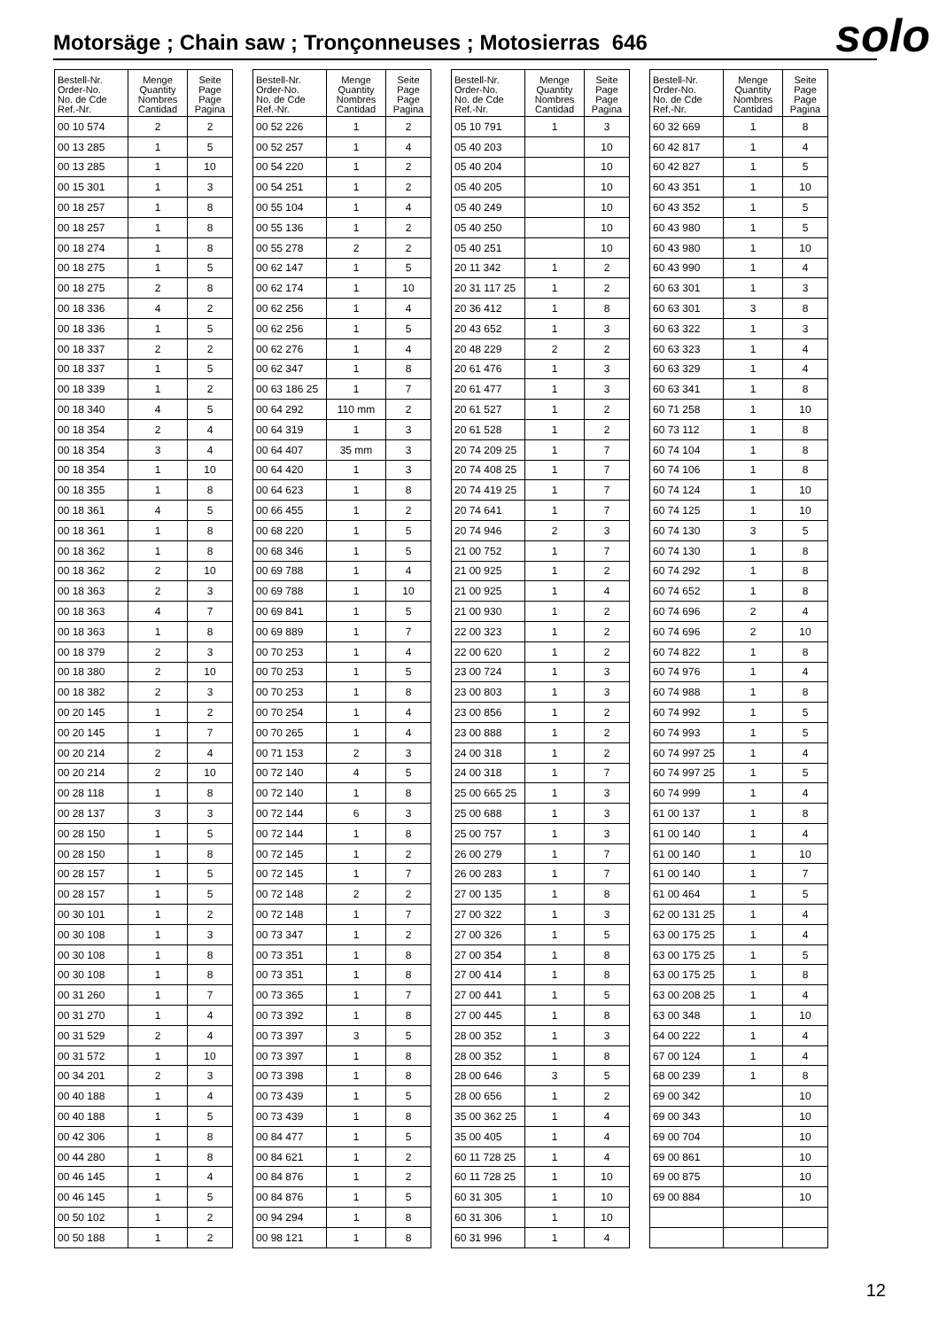Motorsäge ; Chain saw ; Tronçonneuses ; Motosierras 646
solo
| Bestell-Nr. Order-No. No. de Cde Ref.-Nr. | Menge Quantity Nombres Cantidad | Seite Page Page Pagina |
| --- | --- | --- |
| 00 10 574 | 2 | 2 |
| 00 13 285 | 1 | 5 |
| 00 13 285 | 1 | 10 |
| 00 15 301 | 1 | 3 |
| 00 18 257 | 1 | 8 |
| 00 18 257 | 1 | 8 |
| 00 18 274 | 1 | 8 |
| 00 18 275 | 1 | 5 |
| 00 18 275 | 2 | 8 |
| 00 18 336 | 4 | 2 |
| 00 18 336 | 1 | 5 |
| 00 18 337 | 2 | 2 |
| 00 18 337 | 1 | 5 |
| 00 18 339 | 1 | 2 |
| 00 18 340 | 4 | 5 |
| 00 18 354 | 2 | 4 |
| 00 18 354 | 3 | 4 |
| 00 18 354 | 1 | 10 |
| 00 18 355 | 1 | 8 |
| 00 18 361 | 4 | 5 |
| 00 18 361 | 1 | 8 |
| 00 18 362 | 1 | 8 |
| 00 18 362 | 2 | 10 |
| 00 18 363 | 2 | 3 |
| 00 18 363 | 4 | 7 |
| 00 18 363 | 1 | 8 |
| 00 18 379 | 2 | 3 |
| 00 18 380 | 2 | 10 |
| 00 18 382 | 2 | 3 |
| 00 20 145 | 1 | 2 |
| 00 20 145 | 1 | 7 |
| 00 20 214 | 2 | 4 |
| 00 20 214 | 2 | 10 |
| 00 28 118 | 1 | 8 |
| 00 28 137 | 3 | 3 |
| 00 28 150 | 1 | 5 |
| 00 28 150 | 1 | 8 |
| 00 28 157 | 1 | 5 |
| 00 28 157 | 1 | 5 |
| 00 30 101 | 1 | 2 |
| 00 30 108 | 1 | 3 |
| 00 30 108 | 1 | 8 |
| 00 30 108 | 1 | 8 |
| 00 31 260 | 1 | 7 |
| 00 31 270 | 1 | 4 |
| 00 31 529 | 2 | 4 |
| 00 31 572 | 1 | 10 |
| 00 34 201 | 2 | 3 |
| 00 40 188 | 1 | 4 |
| 00 40 188 | 1 | 5 |
| 00 42 306 | 1 | 8 |
| 00 44 280 | 1 | 8 |
| 00 46 145 | 1 | 4 |
| 00 46 145 | 1 | 5 |
| 00 50 102 | 1 | 2 |
| 00 50 188 | 1 | 2 |
| Bestell-Nr. Order-No. No. de Cde Ref.-Nr. | Menge Quantity Nombres Cantidad | Seite Page Page Pagina |
| --- | --- | --- |
| 00 52 226 | 1 | 2 |
| 00 52 257 | 1 | 4 |
| 00 54 220 | 1 | 2 |
| 00 54 251 | 1 | 2 |
| 00 55 104 | 1 | 4 |
| 00 55 136 | 1 | 2 |
| 00 55 278 | 2 | 2 |
| 00 62 147 | 1 | 5 |
| 00 62 174 | 1 | 10 |
| 00 62 256 | 1 | 4 |
| 00 62 256 | 1 | 5 |
| 00 62 276 | 1 | 4 |
| 00 62 347 | 1 | 8 |
| 00 63 186 25 | 1 | 7 |
| 00 64 292 | 110 mm | 2 |
| 00 64 319 | 1 | 3 |
| 00 64 407 | 35 mm | 3 |
| 00 64 420 | 1 | 3 |
| 00 64 623 | 1 | 8 |
| 00 66 455 | 1 | 2 |
| 00 68 220 | 1 | 5 |
| 00 68 346 | 1 | 5 |
| 00 69 788 | 1 | 4 |
| 00 69 788 | 1 | 10 |
| 00 69 841 | 1 | 5 |
| 00 69 889 | 1 | 7 |
| 00 70 253 | 1 | 4 |
| 00 70 253 | 1 | 5 |
| 00 70 253 | 1 | 8 |
| 00 70 254 | 1 | 4 |
| 00 70 265 | 1 | 4 |
| 00 71 153 | 2 | 3 |
| 00 72 140 | 4 | 5 |
| 00 72 140 | 1 | 8 |
| 00 72 144 | 6 | 3 |
| 00 72 144 | 1 | 8 |
| 00 72 145 | 1 | 2 |
| 00 72 145 | 1 | 7 |
| 00 72 148 | 2 | 2 |
| 00 72 148 | 1 | 7 |
| 00 73 347 | 1 | 2 |
| 00 73 351 | 1 | 8 |
| 00 73 351 | 1 | 8 |
| 00 73 365 | 1 | 7 |
| 00 73 392 | 1 | 8 |
| 00 73 397 | 3 | 5 |
| 00 73 397 | 1 | 8 |
| 00 73 398 | 1 | 8 |
| 00 73 439 | 1 | 5 |
| 00 73 439 | 1 | 8 |
| 00 84 477 | 1 | 5 |
| 00 84 621 | 1 | 2 |
| 00 84 876 | 1 | 2 |
| 00 84 876 | 1 | 5 |
| 00 94 294 | 1 | 8 |
| 00 98 121 | 1 | 8 |
| Bestell-Nr. Order-No. No. de Cde Ref.-Nr. | Menge Quantity Nombres Cantidad | Seite Page Page Pagina |
| --- | --- | --- |
| 05 10 791 | 1 | 3 |
| 05 40 203 | | 10 |
| 05 40 204 | | 10 |
| 05 40 205 | | 10 |
| 05 40 249 | | 10 |
| 05 40 250 | | 10 |
| 05 40 251 | | 10 |
| 20 11 342 | 1 | 2 |
| 20 31 117 25 | 1 | 2 |
| 20 36 412 | 1 | 8 |
| 20 43 652 | 1 | 3 |
| 20 48 229 | 2 | 2 |
| 20 61 476 | 1 | 3 |
| 20 61 477 | 1 | 3 |
| 20 61 527 | 1 | 2 |
| 20 61 528 | 1 | 2 |
| 20 74 209 25 | 1 | 7 |
| 20 74 408 25 | 1 | 7 |
| 20 74 419 25 | 1 | 7 |
| 20 74 641 | 1 | 7 |
| 20 74 946 | 2 | 3 |
| 21 00 752 | 1 | 7 |
| 21 00 925 | 1 | 2 |
| 21 00 925 | 1 | 4 |
| 21 00 930 | 1 | 2 |
| 22 00 323 | 1 | 2 |
| 22 00 620 | 1 | 2 |
| 23 00 724 | 1 | 3 |
| 23 00 803 | 1 | 3 |
| 23 00 856 | 1 | 2 |
| 23 00 888 | 1 | 2 |
| 24 00 318 | 1 | 2 |
| 24 00 318 | 1 | 7 |
| 25 00 665 25 | 1 | 3 |
| 25 00 688 | 1 | 3 |
| 25 00 757 | 1 | 3 |
| 26 00 279 | 1 | 7 |
| 26 00 283 | 1 | 7 |
| 27 00 135 | 1 | 8 |
| 27 00 322 | 1 | 3 |
| 27 00 326 | 1 | 5 |
| 27 00 354 | 1 | 8 |
| 27 00 414 | 1 | 8 |
| 27 00 441 | 1 | 5 |
| 27 00 445 | 1 | 8 |
| 28 00 352 | 1 | 3 |
| 28 00 352 | 1 | 8 |
| 28 00 646 | 3 | 5 |
| 28 00 656 | 1 | 2 |
| 35 00 362 25 | 1 | 4 |
| 35 00 405 | 1 | 4 |
| 60 11 728 25 | 1 | 4 |
| 60 11 728 25 | 1 | 10 |
| 60 31 305 | 1 | 10 |
| 60 31 306 | 1 | 10 |
| 60 31 996 | 1 | 4 |
| Bestell-Nr. Order-No. No. de Cde Ref.-Nr. | Menge Quantity Nombres Cantidad | Seite Page Page Pagina |
| --- | --- | --- |
| 60 32 669 | 1 | 8 |
| 60 42 817 | 1 | 4 |
| 60 42 827 | 1 | 5 |
| 60 43 351 | 1 | 10 |
| 60 43 352 | 1 | 5 |
| 60 43 980 | 1 | 5 |
| 60 43 980 | 1 | 10 |
| 60 43 990 | 1 | 4 |
| 60 63 301 | 1 | 3 |
| 60 63 301 | 3 | 8 |
| 60 63 322 | 1 | 3 |
| 60 63 323 | 1 | 4 |
| 60 63 329 | 1 | 4 |
| 60 63 341 | 1 | 8 |
| 60 71 258 | 1 | 10 |
| 60 73 112 | 1 | 8 |
| 60 74 104 | 1 | 8 |
| 60 74 106 | 1 | 8 |
| 60 74 124 | 1 | 10 |
| 60 74 125 | 1 | 10 |
| 60 74 130 | 3 | 5 |
| 60 74 130 | 1 | 8 |
| 60 74 292 | 1 | 8 |
| 60 74 652 | 1 | 8 |
| 60 74 696 | 2 | 4 |
| 60 74 696 | 2 | 10 |
| 60 74 822 | 1 | 8 |
| 60 74 976 | 1 | 4 |
| 60 74 988 | 1 | 8 |
| 60 74 992 | 1 | 5 |
| 60 74 993 | 1 | 5 |
| 60 74 997 25 | 1 | 4 |
| 60 74 997 25 | 1 | 5 |
| 60 74 999 | 1 | 4 |
| 61 00 137 | 1 | 8 |
| 61 00 140 | 1 | 4 |
| 61 00 140 | 1 | 10 |
| 61 00 140 | 1 | 7 |
| 61 00 464 | 1 | 5 |
| 62 00 131 25 | 1 | 4 |
| 63 00 175 25 | 1 | 4 |
| 63 00 175 25 | 1 | 5 |
| 63 00 175 25 | 1 | 8 |
| 63 00 208 25 | 1 | 4 |
| 63 00 348 | 1 | 10 |
| 64 00 222 | 1 | 4 |
| 67 00 124 | 1 | 4 |
| 68 00 239 | 1 | 8 |
| 69 00 342 | | 10 |
| 69 00 343 | | 10 |
| 69 00 704 | | 10 |
| 69 00 861 | | 10 |
| 69 00 875 | | 10 |
| 69 00 884 | | 10 |
12